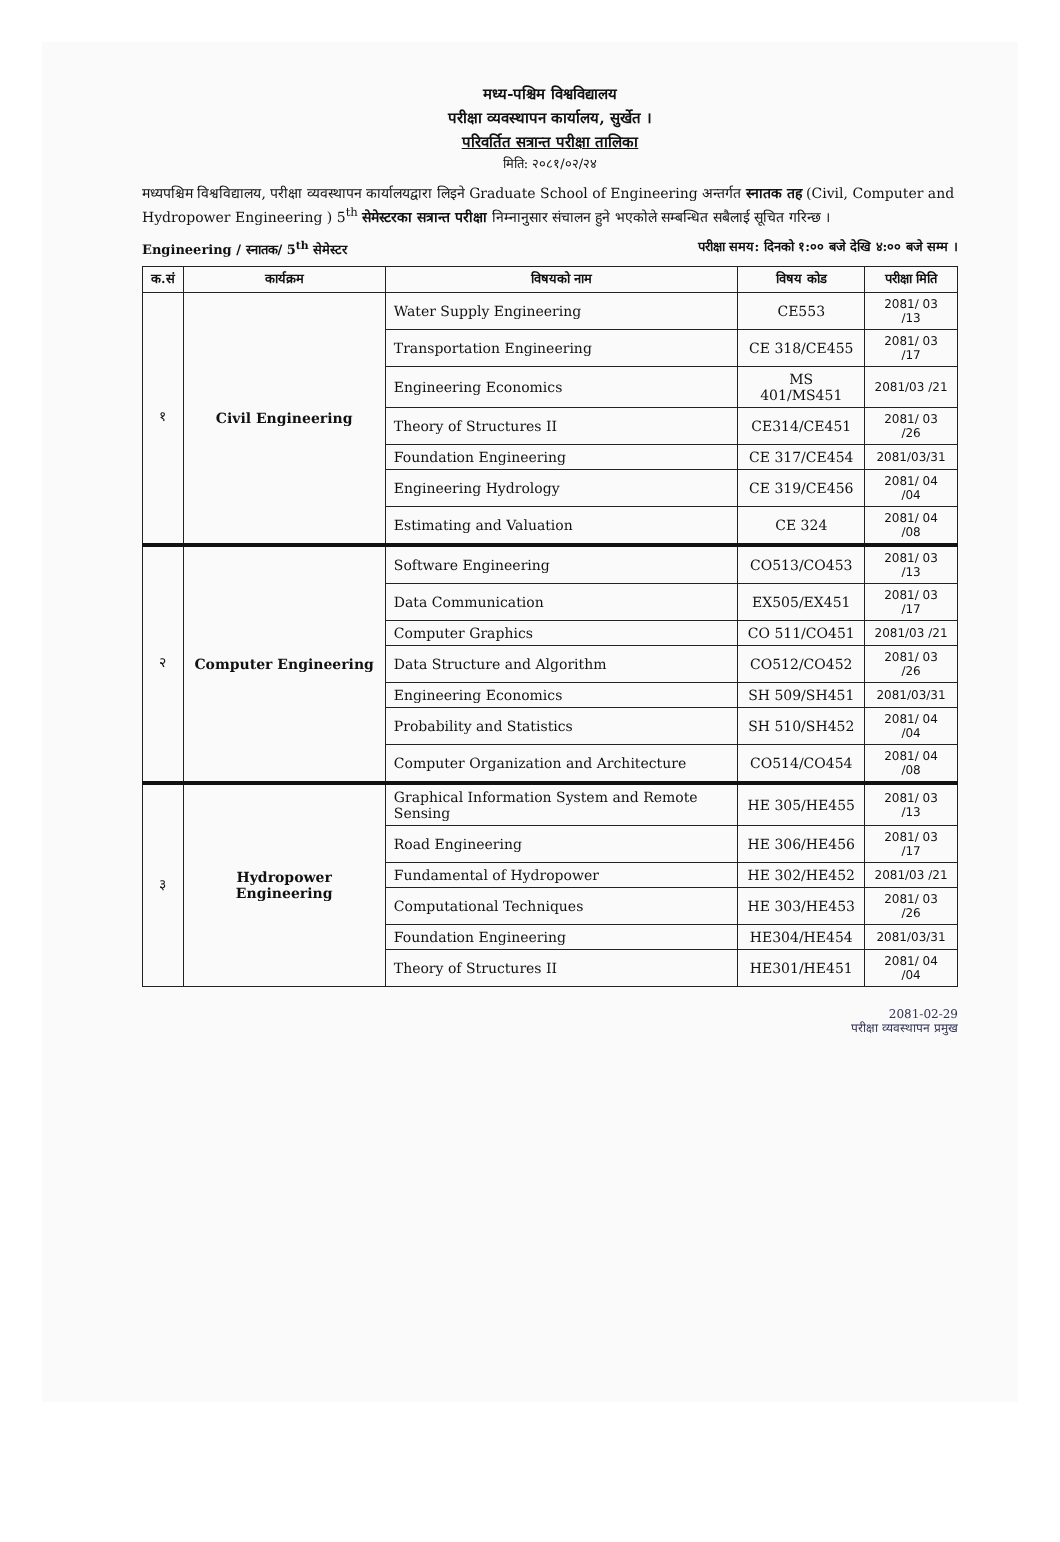मध्य-पश्चिम विश्वविद्यालय
परीक्षा व्यवस्थापन कार्यालय, सुर्खेत ।
परिवर्तित सत्रान्त परीक्षा तालिका
मिति: २०८१/०२/२४
मध्यपश्चिम विश्वविद्यालय, परीक्षा व्यवस्थापन कार्यालयद्वारा लिइने Graduate School of Engineering अन्तर्गत स्नातक तह (Civil, Computer and Hydropower Engineering ) 5<sup>th</sup> सेमेस्टरका सत्रान्त परीक्षा निम्नानुसार संचालन हुने भएकोले सम्बन्धित सबैलाई सूचित गरिन्छ ।
Engineering / स्नातक/ 5<sup>th</sup> सेमेस्टर परीक्षा समय: दिनको १:०० बजे देखि ४:०० बजे सम्म ।
| क.सं | कार्यक्रम | विषयको नाम | विषय कोड | परीक्षा मिति |
| --- | --- | --- | --- | --- |
| १ | Civil Engineering | Water Supply Engineering | CE553 | 2081/ 03 /13 |
| | | Transportation Engineering | CE 318/CE455 | 2081/ 03 /17 |
| | | Engineering Economics | MS 401/MS451 | 2081/03 /21 |
| | | Theory of Structures II | CE314/CE451 | 2081/ 03 /26 |
| | | Foundation Engineering | CE 317/CE454 | 2081/03/31 |
| | | Engineering Hydrology | CE 319/CE456 | 2081/ 04 /04 |
| | | Estimating and Valuation | CE 324 | 2081/ 04 /08 |
| २ | Computer Engineering | Software Engineering | CO513/CO453 | 2081/ 03 /13 |
| | | Data Communication | EX505/EX451 | 2081/ 03 /17 |
| | | Computer Graphics | CO 511/CO451 | 2081/03 /21 |
| | | Data Structure and Algorithm | CO512/CO452 | 2081/ 03 /26 |
| | | Engineering Economics | SH 509/SH451 | 2081/03/31 |
| | | Probability and Statistics | SH 510/SH452 | 2081/ 04 /04 |
| | | Computer Organization and Architecture | CO514/CO454 | 2081/ 04 /08 |
| ३ | Hydropower Engineering | Graphical Information System and Remote Sensing | HE 305/HE455 | 2081/ 03 /13 |
| | | Road Engineering | HE 306/HE456 | 2081/ 03 /17 |
| | | Fundamental of Hydropower | HE 302/HE452 | 2081/03 /21 |
| | | Computational Techniques | HE 303/HE453 | 2081/ 03 /26 |
| | | Foundation Engineering | HE304/HE454 | 2081/03/31 |
| | | Theory of Structures II | HE301/HE451 | 2081/ 04 /04 |
2081-02-29
परीक्षा व्यवस्थापन प्रमुख